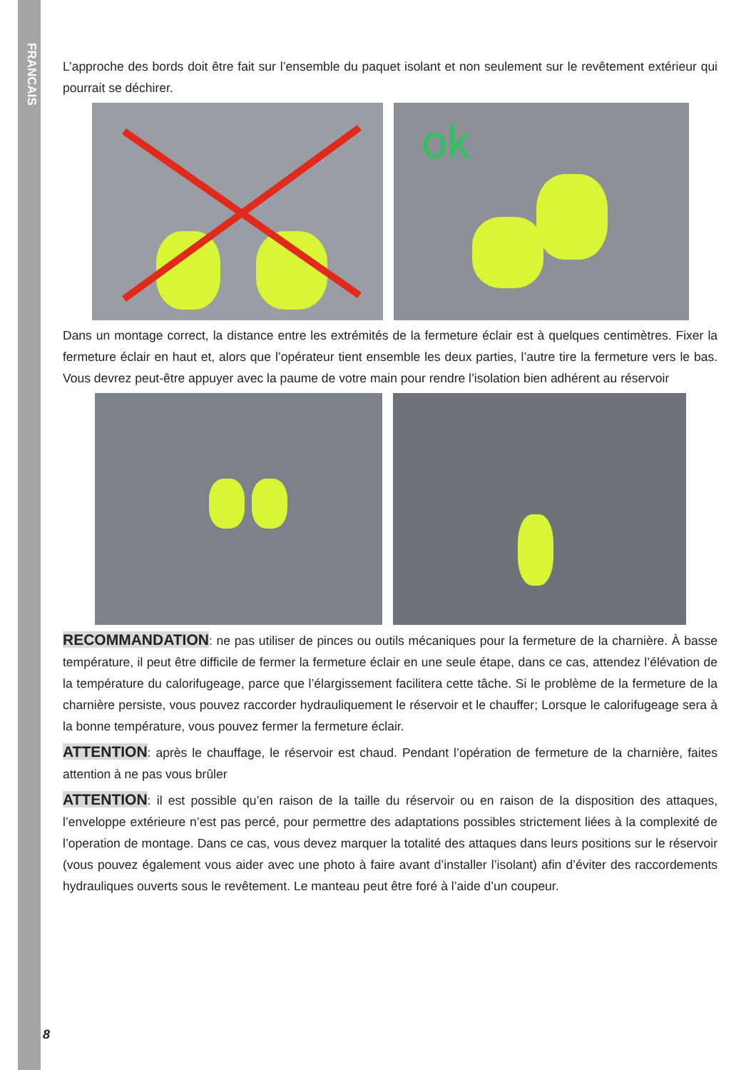FRANCAIS
L’approche des bords doit être fait sur l’ensemble du paquet isolant et non seulement sur le revêtement extérieur qui pourrait se déchirer.
ok
Dans un montage correct, la distance entre les extrémités de la fermeture éclair est à quelques centimètres. Fixer la fermeture éclair en haut et, alors que l’opérateur tient ensemble les deux parties, l’autre tire la fermeture vers le bas. Vous devrez peut-être appuyer avec la paume de votre main pour rendre l’isolation bien adhérent au réservoir
RECOMMANDATION: ne pas utiliser de pinces ou outils mécaniques pour la fermeture de la charnière. À basse température, il peut être difficile de fermer la fermeture éclair en une seule étape, dans ce cas, attendez l’élévation de la température du calorifugeage, parce que l’élargissement facilitera cette tâche. Si le problème de la fermeture de la charnière persiste, vous pouvez raccorder hydrauliquement le réservoir et le chauffer; Lorsque le calorifugeage sera à la bonne température, vous pouvez fermer la fermeture éclair.
ATTENTION: après le chauffage, le réservoir est chaud. Pendant l’opération de fermeture de la charnière, faites attention à ne pas vous brûler
ATTENTION: il est possible qu’en raison de la taille du réservoir ou en raison de la disposition des attaques, l’enveloppe extérieure n’est pas percé, pour permettre des adaptations possibles strictement liées à la complexité de l’operation de montage. Dans ce cas, vous devez marquer la totalité des attaques dans leurs positions sur le réservoir (vous pouvez également vous aider avec une photo à faire avant d’installer l’isolant) afin d’éviter des raccordements hydrauliques ouverts sous le revêtement. Le manteau peut être foré à l’aide d’un coupeur.
8